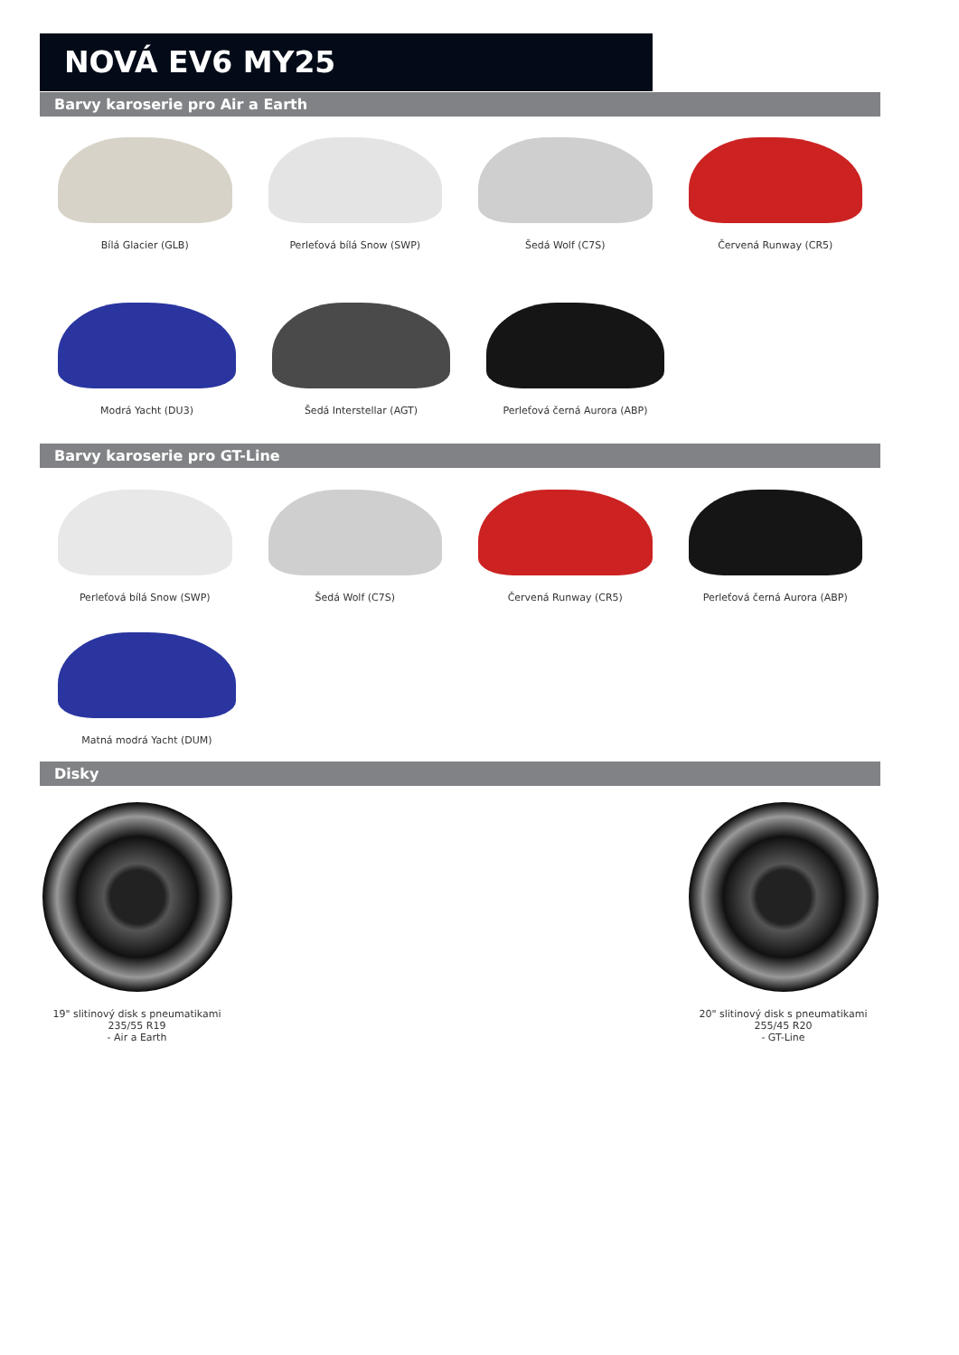NOVÁ EV6 MY25
Barvy karoserie pro Air a Earth
Bílá Glacier (GLB) Perleťová bílá Snow (SWP) Šedá Wolf (C7S) Červená Runway (CR5)
Modrá Yacht (DU3) Šedá Interstellar (AGT) Perleťová černá Aurora (ABP)
Barvy karoserie pro GT-Line
Perleťová bílá Snow (SWP) Šedá Wolf (C7S) Červená Runway (CR5) Perleťová černá Aurora (ABP)
Matná modrá Yacht (DUM)
Disky
19" slitinový disk s pneumatikami
235/55 R19
- Air a Earth
20" slitinový disk s pneumatikami
255/45 R20
- GT-Line